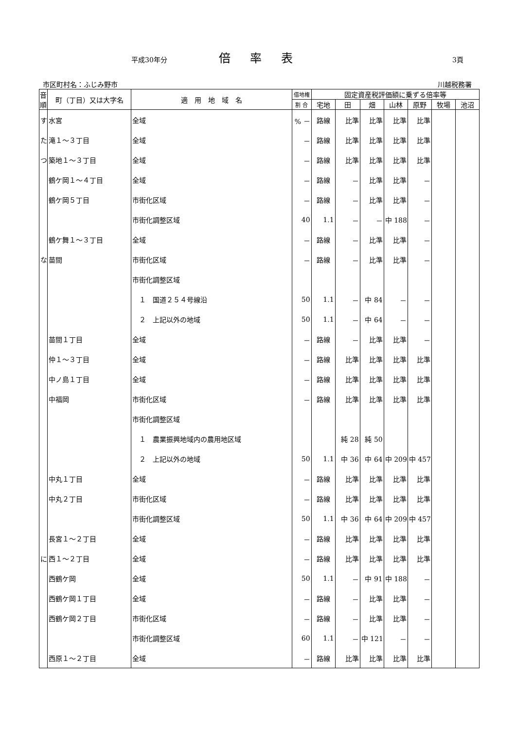平成30年分 倍率表 3頁
市区町村名：ふじみ野市 川越税務署
| 音順 | 町（丁目）又は大字名 | 適 用 地 域 名 | 借地権 | 固定資産税評価額に乗ずる倍率等 | | | | | | |
| --- | --- | --- | --- | --- | --- | --- | --- | --- | --- | --- |
| | | | 割 合 | 宅地 | 田 | 畑 | 山林 | 原野 | 牧場 | 池沼 |
| す | 水宮 | 全域 | % － | 路線 | 比準 | 比準 | 比準 | 比準 | | |
| た | 滝１～３丁目 | 全域 | － | 路線 | 比準 | 比準 | 比準 | 比準 | | |
| つ | 築地１～３丁目 | 全域 | － | 路線 | 比準 | 比準 | 比準 | 比準 | | |
| | 鶴ケ岡１～４丁目 | 全域 | － | 路線 | － | 比準 | 比準 | － | | |
| | 鶴ケ岡５丁目 | 市街化区域 | － | 路線 | － | 比準 | 比準 | － | | |
| | | 市街化調整区域 | 40 | 1.1 | － | － | 中 188 | － | | |
| | 鶴ケ舞１～３丁目 | 全域 | － | 路線 | － | 比準 | 比準 | － | | |
| な | 苗間 | 市街化区域 | － | 路線 | － | 比準 | 比準 | － | | |
| | | 市街化調整区域 | | | | | | | | |
| | | １ 国道２５４号線沿 | 50 | 1.1 | － | 中 84 | － | － | | |
| | | ２ 上記以外の地域 | 50 | 1.1 | － | 中 64 | － | － | | |
| | 苗間１丁目 | 全域 | － | 路線 | － | 比準 | 比準 | － | | |
| | 仲１～３丁目 | 全域 | － | 路線 | 比準 | 比準 | 比準 | 比準 | | |
| | 中ノ島１丁目 | 全域 | － | 路線 | 比準 | 比準 | 比準 | 比準 | | |
| | 中福岡 | 市街化区域 | － | 路線 | 比準 | 比準 | 比準 | 比準 | | |
| | | 市街化調整区域 | | | | | | | | |
| | | １ 農業振興地域内の農用地区域 | | | 純 28 | 純 50 | | | | |
| | | ２ 上記以外の地域 | 50 | 1.1 | 中 36 | 中 64 | 中 209 | 中 457 | | |
| | 中丸１丁目 | 全域 | － | 路線 | 比準 | 比準 | 比準 | 比準 | | |
| | 中丸２丁目 | 市街化区域 | － | 路線 | 比準 | 比準 | 比準 | 比準 | | |
| | | 市街化調整区域 | 50 | 1.1 | 中 36 | 中 64 | 中 209 | 中 457 | | |
| | 長宮１～２丁目 | 全域 | － | 路線 | 比準 | 比準 | 比準 | 比準 | | |
| に | 西１～２丁目 | 全域 | － | 路線 | 比準 | 比準 | 比準 | 比準 | | |
| | 西鶴ケ岡 | 全域 | 50 | 1.1 | － | 中 91 | 中 188 | － | | |
| | 西鶴ケ岡１丁目 | 全域 | － | 路線 | － | 比準 | 比準 | － | | |
| | 西鶴ケ岡２丁目 | 市街化区域 | － | 路線 | － | 比準 | 比準 | － | | |
| | | 市街化調整区域 | 60 | 1.1 | － | 中 121 | － | － | | |
| | 西原１～２丁目 | 全域 | － | 路線 | 比準 | 比準 | 比準 | 比準 | | |